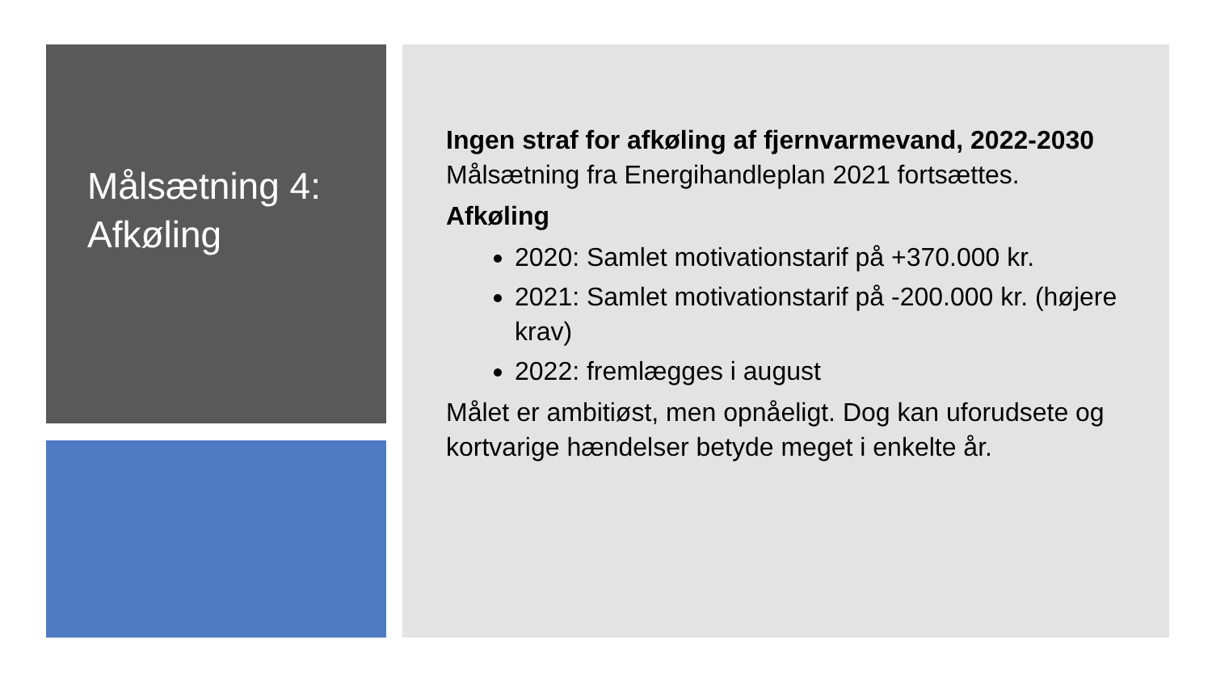Målsætning 4:
Afkøling
Ingen straf for afkøling af fjernvarmevand, 2022-2030
Målsætning fra Energihandleplan 2021 fortsættes.
Afkøling
2020: Samlet motivationstarif på +370.000 kr.
2021: Samlet motivationstarif på -200.000 kr. (højere krav)
2022: fremlægges i august
Målet er ambitiøst, men opnåeligt. Dog kan uforudsete og kortvarige hændelser betyde meget i enkelte år.